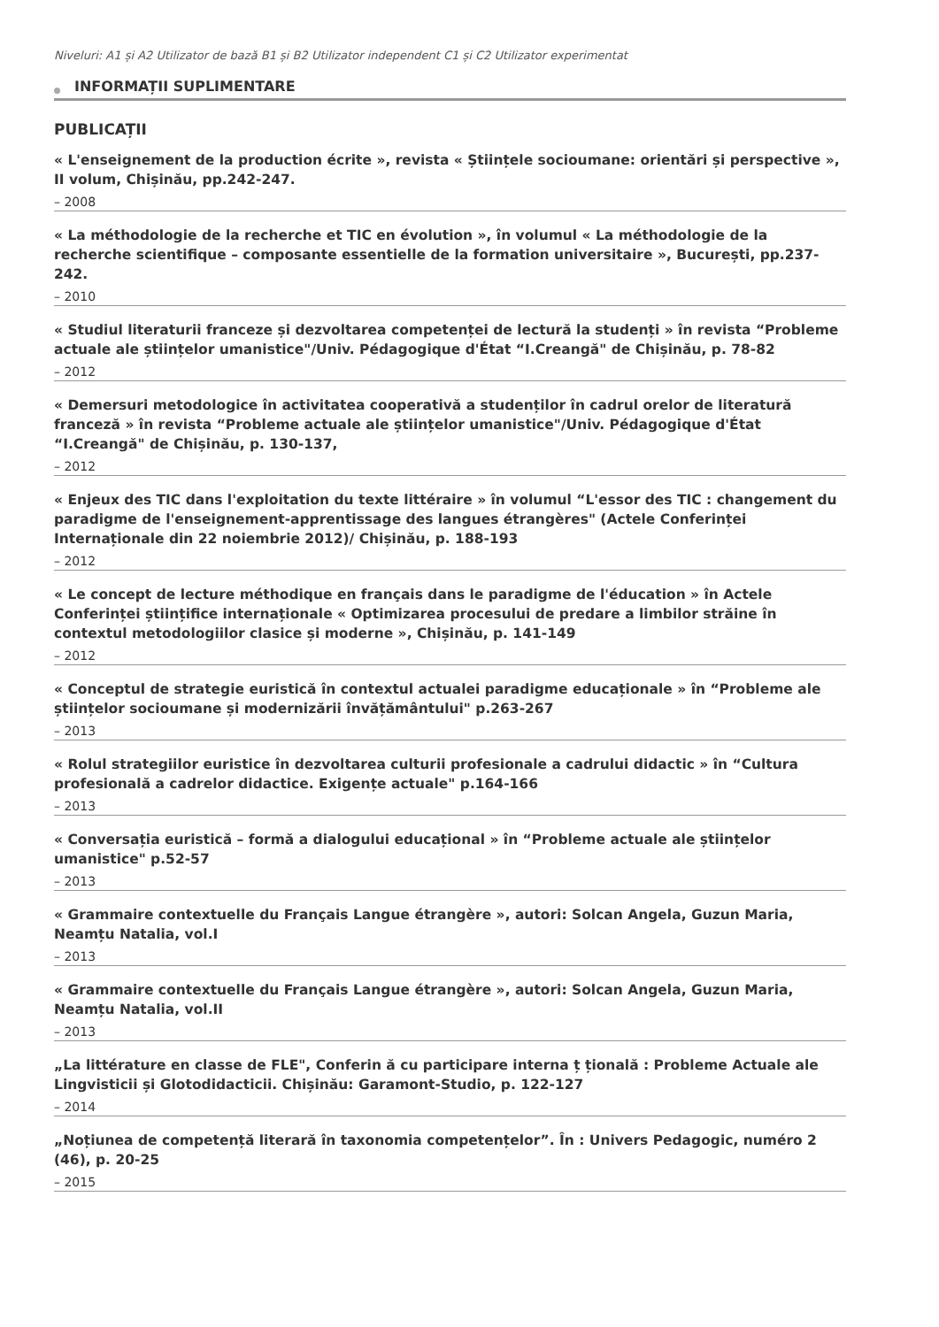Niveluri: A1 și A2 Utilizator de bază B1 și B2 Utilizator independent C1 și C2 Utilizator experimentat
INFORMAȚII SUPLIMENTARE
PUBLICAȚII
« L'enseignement de la production écrite », revista « Științele socioumane: orientări și perspective », II volum, Chișinău, pp.242-247.
– 2008
« La méthodologie de la recherche et TIC en évolution », în volumul « La méthodologie de la recherche scientifique – composante essentielle de la formation universitaire », București, pp.237-242.
– 2010
« Studiul literaturii franceze și dezvoltarea competenței de lectură la studenți » în revista “Probleme actuale ale științelor umanistice"/Univ. Pédagogique d'État “I.Creangă" de Chișinău, p. 78-82
– 2012
« Demersuri metodologice în activitatea cooperativă a studenților în cadrul orelor de literatură franceză » în revista “Probleme actuale ale științelor umanistice"/Univ. Pédagogique d'État “I.Creangă" de Chișinău, p. 130-137,
– 2012
« Enjeux des TIC dans l'exploitation du texte littéraire » în volumul “L'essor des TIC : changement du paradigme de l'enseignement-apprentissage des langues étrangères" (Actele Conferinței Internaționale din 22 noiembrie 2012)/ Chișinău, p. 188-193
– 2012
« Le concept de lecture méthodique en français dans le paradigme de l'éducation » în Actele Conferinței științifice internaționale « Optimizarea procesului de predare a limbilor străine în contextul metodologiilor clasice și moderne », Chișinău, p. 141-149
– 2012
« Conceptul de strategie euristică în contextul actualei paradigme educaționale » în “Probleme ale științelor socioumane și modernizării învățământului" p.263-267
– 2013
« Rolul strategiilor euristice în dezvoltarea culturii profesionale a cadrului didactic » în “Cultura profesională a cadrelor didactice. Exigențe actuale" p.164-166
– 2013
« Conversația euristică – formă a dialogului educațional » în “Probleme actuale ale științelor umanistice" p.52-57
– 2013
« Grammaire contextuelle du Français Langue étrangère », autori: Solcan Angela, Guzun Maria, Neamțu Natalia, vol.I
– 2013
« Grammaire contextuelle du Français Langue étrangère », autori: Solcan Angela, Guzun Maria, Neamțu Natalia, vol.II
– 2013
„La littérature en classe de FLE", Conferin ă cu participare interna ț țională : Probleme Actuale ale Lingvisticii și Glotodidacticii. Chișinău: Garamont-Studio, p. 122-127
– 2014
„Noțiunea de competență literară în taxonomia competențelor”. În : Univers Pedagogic, numéro 2 (46), p. 20-25
– 2015